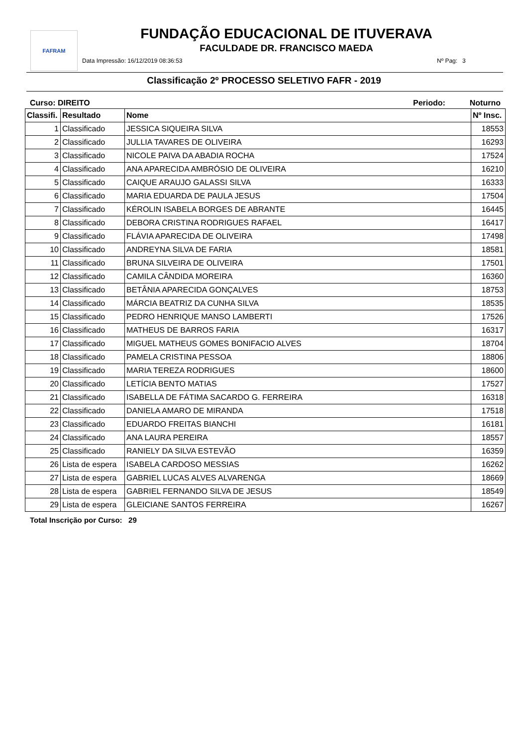FAFRAM
FUNDAÇÃO EDUCACIONAL DE ITUVERAVA
FACULDADE DR. FRANCISCO MAEDA
Data Impressão: 16/12/2019 08:36:53
Nº Pag: 3
Classificação 2º PROCESSO SELETIVO FAFR - 2019
Curso: DIREITO Periodo: Noturno
| Classifi. | Resultado | Nome | Nº Insc. |
| --- | --- | --- | --- |
| 1 | Classificado | JESSICA SIQUEIRA SILVA | 18553 |
| 2 | Classificado | JULLIA TAVARES DE OLIVEIRA | 16293 |
| 3 | Classificado | NICOLE PAIVA DA ABADIA ROCHA | 17524 |
| 4 | Classificado | ANA APARECIDA AMBRÓSIO DE OLIVEIRA | 16210 |
| 5 | Classificado | CAIQUE ARAUJO GALASSI SILVA | 16333 |
| 6 | Classificado | MARIA EDUARDA DE PAULA JESUS | 17504 |
| 7 | Classificado | KÉROLIN ISABELA BORGES DE ABRANTE | 16445 |
| 8 | Classificado | DEBORA CRISTINA RODRIGUES RAFAEL | 16417 |
| 9 | Classificado | FLÁVIA APARECIDA DE OLIVEIRA | 17498 |
| 10 | Classificado | ANDREYNA SILVA DE FARIA | 18581 |
| 11 | Classificado | BRUNA SILVEIRA DE OLIVEIRA | 17501 |
| 12 | Classificado | CAMILA CÂNDIDA MOREIRA | 16360 |
| 13 | Classificado | BETÂNIA APARECIDA GONÇALVES | 18753 |
| 14 | Classificado | MÁRCIA BEATRIZ DA CUNHA SILVA | 18535 |
| 15 | Classificado | PEDRO HENRIQUE MANSO LAMBERTI | 17526 |
| 16 | Classificado | MATHEUS DE BARROS FARIA | 16317 |
| 17 | Classificado | MIGUEL MATHEUS GOMES BONIFACIO ALVES | 18704 |
| 18 | Classificado | PAMELA CRISTINA PESSOA | 18806 |
| 19 | Classificado | MARIA TEREZA RODRIGUES | 18600 |
| 20 | Classificado | LETÍCIA BENTO MATIAS | 17527 |
| 21 | Classificado | ISABELLA DE FÁTIMA SACARDO G. FERREIRA | 16318 |
| 22 | Classificado | DANIELA AMARO DE MIRANDA | 17518 |
| 23 | Classificado | EDUARDO FREITAS BIANCHI | 16181 |
| 24 | Classificado | ANA LAURA PEREIRA | 18557 |
| 25 | Classificado | RANIELY DA SILVA ESTEVÃO | 16359 |
| 26 | Lista de espera | ISABELA CARDOSO MESSIAS | 16262 |
| 27 | Lista de espera | GABRIEL LUCAS ALVES ALVARENGA | 18669 |
| 28 | Lista de espera | GABRIEL FERNANDO SILVA DE JESUS | 18549 |
| 29 | Lista de espera | GLEICIANE SANTOS FERREIRA | 16267 |
Total Inscrição por Curso: 29